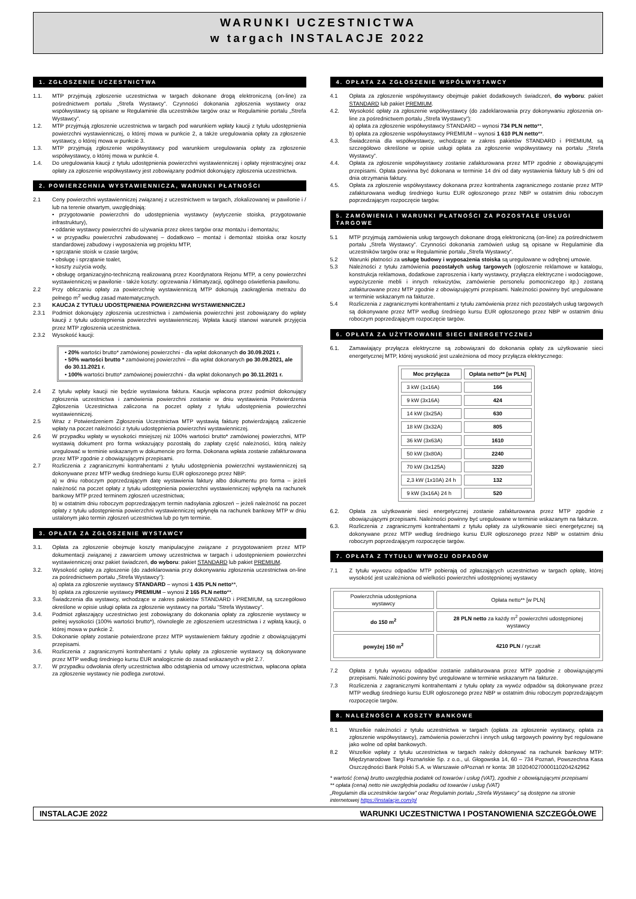WARUNKI UCZESTNICTWA
w targach INSTALACJE 2022
1. ZGŁOSZENIE UCZESTNICTWA
1.1. MTP przyjmują zgłoszenie uczestnictwa w targach dokonane drogą elektroniczną (on-line) za pośrednictwem portalu „Strefa Wystawcy”. Czynności dokonania zgłoszenia wystawcy oraz współwystawcy są opisane w Regulaminie dla uczestników targów oraz w Regulaminie portalu „Strefa Wystawcy”.
1.2. MTP przyjmują zgłoszenie uczestnictwa w targach pod warunkiem wpłaty kaucji z tytułu udostępnienia powierzchni wystawienniczej, o której mowa w punkcie 2, a także uregulowania opłaty za zgłoszenie wystawcy, o której mowa w punkcie 3.
1.3. MTP przyjmują zgłoszenie współwystawcy pod warunkiem uregulowania opłaty za zgłoszenie współwystawcy, o której mowa w punkcie 4.
1.4. Do uregulowania kaucji z tytułu udostępnienia powierzchni wystawienniczej i opłaty rejestracyjnej oraz opłaty za zgłoszenie współwystawcy jest zobowiązany podmiot dokonujący zgłoszenia uczestnictwa.
2. POWIERZCHNIA WYSTAWIENNICZA, WARUNKI PŁATNOŚCI
2.1 Ceny powierzchni wystawienniczej związanej z uczestnictwem w targach, zlokalizowanej w pawilonie i / lub na terenie otwartym, uwzględniają:
• przygotowanie powierzchni do udostępnienia wystawcy (wytyczenie stoiska, przygotowanie infrastruktury),
• oddanie wystawcy powierzchni do używania przez okres targów oraz montażu i demontażu;
• w przypadku powierzchni zabudowanej – dodatkowo – montaż i demontaż stoiska oraz koszty standardowej zabudowy i wyposażenia wg projektu MTP,
• sprzątanie stoisk w czasie targów,
• obsługę i sprzątanie toalet,
• koszty zużycia wody,
• obsługę organizacyjno-techniczną realizowaną przez Koordynatora Rejonu MTP, a ceny powierzchni wystawienniczej w pawilonie - także koszty: ogrzewania / klimatyzacji, ogólnego oświetlenia pawilonu.
2.2 Przy obliczaniu opłaty za powierzchnię wystawienniczą MTP dokonują zaokrąglenia metrażu do pełnego m<sup>2</sup> według zasad matematycznych.
2.3 KAUCJA Z TYTUŁU UDOSTĘPNIENIA POWIERZCHNI WYSTAWIENNICZEJ
2.3.1 Podmiot dokonujący zgłoszenia uczestnictwa i zamówienia powierzchni jest zobowiązany do wpłaty kaucji z tytułu udostępnienia powierzchni wystawienniczej. Wpłata kaucji stanowi warunek przyjęcia przez MTP zgłoszenia uczestnictwa.
2.3.2 Wysokość kaucji:
• 20% wartości brutto* zamówionej powierzchni - dla wpłat dokonanych do 30.09.2021 r.
• 50% wartości brutto * zamówionej powierzchni – dla wpłat dokonanych po 30.09.2021, ale do 30.11.2021 r.
• 100% wartości brutto* zamówionej powierzchni - dla wpłat dokonanych po 30.11.2021 r.
2.4 Z tytułu wpłaty kaucji nie będzie wystawiona faktura. Kaucja wpłacona przez podmiot dokonujący zgłoszenia uczestnictwa i zamówienia powierzchni zostanie w dniu wystawienia Potwierdzenia Zgłoszenia Uczestnictwa zaliczona na poczet opłaty z tytułu udostępnienia powierzchni wystawienniczej.
2.5 Wraz z Potwierdzeniem Zgłoszenia Uczestnictwa MTP wystawią fakturę potwierdzającą zaliczenie wpłaty na poczet należności z tytułu udostępnienia powierzchni wystawienniczej.
2.6 W przypadku wpłaty w wysokości mniejszej niż 100% wartości brutto* zamówionej powierzchni, MTP wystawią dokument pro forma wskazujący pozostałą do zapłaty część należności, którą należy uregulować w terminie wskazanym w dokumencie pro forma. Dokonana wpłata zostanie zafakturowana przez MTP zgodnie z obowiązującymi przepisami.
2.7 Rozliczenia z zagranicznymi kontrahentami z tytułu udostępnienia powierzchni wystawienniczej są dokonywane przez MTP według średniego kursu EUR ogłoszonego przez NBP:
a) w dniu roboczym poprzedzającym datę wystawienia faktury albo dokumentu pro forma – jeżeli należność na poczet opłaty z tytułu udostępnienia powierzchni wystawienniczej wpłynęła na rachunek bankowy MTP przed terminem zgłoszeń uczestnictwa;
b) w ostatnim dniu roboczym poprzedzającym termin nadsyłania zgłoszeń – jeżeli należność na poczet opłaty z tytułu udostępnienia powierzchni wystawienniczej wpłynęła na rachunek bankowy MTP w dniu ustalonym jako termin zgłoszeń uczestnictwa lub po tym terminie.
3. OPŁATA ZA ZGŁOSZENIE WYSTAWCY
3.1. Opłata za zgłoszenie obejmuje koszty manipulacyjne związane z przygotowaniem przez MTP dokumentacji związanej z zawarciem umowy uczestnictwa w targach i udostępnieniem powierzchni wystawienniczej oraz pakiet świadczeń, do wyboru: pakiet STANDARD lub pakiet PREMIUM.
3.2. Wysokość opłaty za zgłoszenie (do zadeklarowania przy dokonywaniu zgłoszenia uczestnictwa on-line za pośrednictwem portalu „Strefa Wystawcy”):
a) opłata za zgłoszenie wystawcy STANDARD – wynosi 1 435 PLN netto**,
b) opłata za zgłoszenie wystawcy PREMIUM – wynosi 2 165 PLN netto**.
3.3. Świadczenia dla wystawcy, wchodzące w zakres pakietów STANDARD i PREMIUM, są szczegółowo określone w opisie usługi opłata za zgłoszenie wystawcy na portalu ”Strefa Wystawcy”.
3.4. Podmiot zgłaszający uczestnictwo jest zobowiązany do dokonania opłaty za zgłoszenie wystawcy w pełnej wysokości (100% wartości brutto*), równolegle ze zgłoszeniem uczestnictwa i z wpłatą kaucji, o której mowa w punkcie 2.
3.5. Dokonanie opłaty zostanie potwierdzone przez MTP wystawieniem faktury zgodnie z obowiązującymi przepisami.
3.6. Rozliczenia z zagranicznymi kontrahentami z tytułu opłaty za zgłoszenie wystawcy są dokonywane przez MTP według średniego kursu EUR analogicznie do zasad wskazanych w pkt 2.7.
3.7. W przypadku odwołania oferty uczestnictwa albo odstąpienia od umowy uczestnictwa, wpłacona opłata za zgłoszenie wystawcy nie podlega zwrotowi.
4. OPŁATA ZA ZGŁOSZENIE WSPÓŁWYSTAWCY
4.1 Opłata za zgłoszenie współwystawcy obejmuje pakiet dodatkowych świadczeń, do wyboru: pakiet STANDARD lub pakiet PREMIUM.
4.2. Wysokość opłaty za zgłoszenie współwystawcy (do zadeklarowania przy dokonywaniu zgłoszenia on-line za pośrednictwem portalu „Strefa Wystawcy”):
a) opłata za zgłoszenie współwystawcy STANDARD – wynosi 734 PLN netto**,
b) opłata za zgłoszenie współwystawcy PREMIUM – wynosi 1 610 PLN netto**.
4.3. Świadczenia dla współwystawcy, wchodzące w zakres pakietów STANDARD i PREMIUM, są szczegółowo określone w opisie usługi opłata za zgłoszenie współwystawcy na portalu „Strefa Wystawcy”.
4.4. Opłata za zgłoszenie współwystawcy zostanie zafakturowana przez MTP zgodnie z obowiązującymi przepisami. Opłata powinna być dokonana w terminie 14 dni od daty wystawienia faktury lub 5 dni od dnia otrzymania faktury.
4.5. Opłata za zgłoszenie współwystawcy dokonana przez kontrahenta zagranicznego zostanie przez MTP zafakturowana według średniego kursu EUR ogłoszonego przez NBP w ostatnim dniu roboczym poprzedzającym rozpoczęcie targów.
5. ZAMÓWIENIA I WARUNKI PŁATNOŚCI ZA POZOSTAŁE USŁUGI TARGOWE
5.1 MTP przyjmują zamówienia usług targowych dokonane drogą elektroniczną (on-line) za pośrednictwem portalu „Strefa Wystawcy”. Czynności dokonania zamówień usług są opisane w Regulaminie dla uczestników targów oraz w Regulaminie portalu „Strefa Wystawcy”.
5.2 Warunki płatności za usługę budowy i wyposażenia stoiska są uregulowane w odrębnej umowie.
5.3 Należności z tytułu zamówienia pozostałych usług targowych (ogłoszenie reklamowe w katalogu, konstrukcja reklamowa, dodatkowe zaproszenia i karty wystawcy, przyłącza elektryczne i wodociągowe, wypożyczenie mebli i innych rekwizytów, zamówienie personelu pomocniczego itp.) zostaną zafakturowane przez MTP zgodnie z obowiązującymi przepisami. Należności powinny być uregulowane w terminie wskazanym na fakturze.
5.4 Rozliczenia z zagranicznymi kontrahentami z tytułu zamówienia przez nich pozostałych usług targowych są dokonywane przez MTP według średniego kursu EUR ogłoszonego przez NBP w ostatnim dniu roboczym poprzedzającym rozpoczęcie targów.
6. OPŁATA ZA UŻYTKOWANIE SIECI ENERGETYCZNEJ
6.1. Zamawiający przyłącza elektryczne są zobowiązani do dokonania opłaty za użytkowanie sieci energetycznej MTP, której wysokość jest uzależniona od mocy przyłącza elektrycznego:
| Moc przyłącza | Opłata netto** [w PLN] |
| --- | --- |
| 3 kW (1x16A) | 166 |
| 9 kW (3x16A) | 424 |
| 14 kW (3x25A) | 630 |
| 18 kW (3x32A) | 805 |
| 36 kW (3x63A) | 1610 |
| 50 kW (3x80A) | 2240 |
| 70 kW (3x125A) | 3220 |
| 2,3 kW (1x10A) 24 h | 132 |
| 9 kW (3x16A) 24 h | 520 |
6.2. Opłata za użytkowanie sieci energetycznej zostanie zafakturowana przez MTP zgodnie z obowiązującymi przepisami. Należności powinny być uregulowane w terminie wskazanym na fakturze.
6.3. Rozliczenia z zagranicznymi kontrahentami z tytułu opłaty za użytkowanie sieci energetycznej są dokonywane przez MTP według średniego kursu EUR ogłoszonego przez NBP w ostatnim dniu roboczym poprzedzającym rozpoczęcie targów.
7. OPŁATA Z TYTUŁU WYWOZU ODPADÓW
7.1 Z tytułu wywozu odpadów MTP pobierają od zgłaszających uczestnictwo w targach opłatę, której wysokość jest uzależniona od wielkości powierzchni udostępnionej wystawcy
| Powierzchnia udostępniona wystawcy | Opłata netto** [w PLN] |
| --- | --- |
| do 150 m<sup>2</sup> | 28 PLN netto za każdy m<sup>2</sup> powierzchni udostępnionej wystawcy |
| powyżej 150 m<sup>2</sup> | 4210 PLN / ryczałt |
7.2 Opłata z tytułu wywozu odpadów zostanie zafakturowana przez MTP zgodnie z obowiązującymi przepisami. Należności powinny być uregulowane w terminie wskazanym na fakturze.
7.3 Rozliczenia z zagranicznymi kontrahentami z tytułu opłaty za wywóz odpadów są dokonywane przez MTP według średniego kursu EUR ogłoszonego przez NBP w ostatnim dniu roboczym poprzedzającym rozpoczęcie targów.
8. NALEŻNOŚCI A KOSZTY BANKOWE
8.1 Wszelkie należności z tytułu uczestnictwa w targach (opłata za zgłoszenie wystawcy, opłata za zgłoszenie współwystawcy), zamówienia powierzchni i innych usług targowych powinny być regulowane jako wolne od opłat bankowych.
8.2 Wszelkie wpłaty z tytułu uczestnictwa w targach należy dokonywać na rachunek bankowy MTP: Międzynarodowe Targi Poznańskie Sp. z o.o., ul. Głogowska 14, 60 – 734 Poznań, Powszechna Kasa Oszczędności Bank Polski S.A. w Warszawie o/Poznań nr konta: 38 102040270000110204242962
* wartość (cena) brutto uwzględnia podatek od towarów i usług (VAT), zgodnie z obowiązującymi przepisami
** opłata (cena) netto nie uwzględnia podatku od towarów i usług (VAT)
„Regulamin dla uczestników targów” oraz Regulamin portalu „Strefa Wystawcy” są dostępne na stronie internetowej https://instalacje.com/pl
INSTALACJE 2022 WARUNKI UCZESTNICTWA I POSTANOWIENIA SZCZEGÓŁOWE